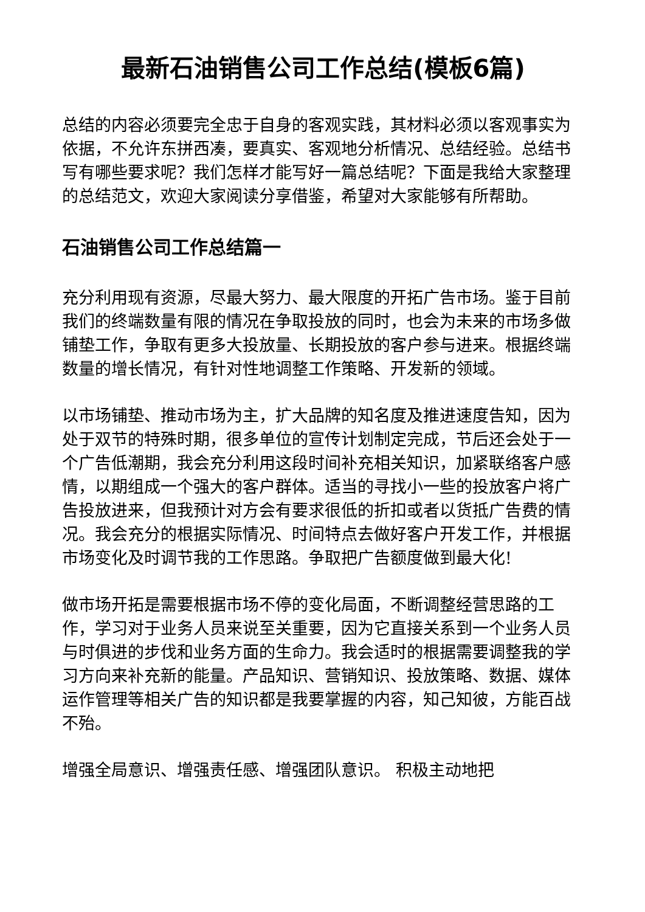最新石油销售公司工作总结(模板6篇)
总结的内容必须要完全忠于自身的客观实践，其材料必须以客观事实为依据，不允许东拼西凑，要真实、客观地分析情况、总结经验。总结书写有哪些要求呢？我们怎样才能写好一篇总结呢？下面是我给大家整理的总结范文，欢迎大家阅读分享借鉴，希望对大家能够有所帮助。
石油销售公司工作总结篇一
充分利用现有资源，尽最大努力、最大限度的开拓广告市场。鉴于目前我们的终端数量有限的情况在争取投放的同时，也会为未来的市场多做铺垫工作，争取有更多大投放量、长期投放的客户参与进来。根据终端数量的增长情况，有针对性地调整工作策略、开发新的领域。
以市场铺垫、推动市场为主，扩大品牌的知名度及推进速度告知，因为处于双节的特殊时期，很多单位的宣传计划制定完成，节后还会处于一个广告低潮期，我会充分利用这段时间补充相关知识，加紧联络客户感情，以期组成一个强大的客户群体。适当的寻找小一些的投放客户将广告投放进来，但我预计对方会有要求很低的折扣或者以货抵广告费的情况。我会充分的根据实际情况、时间特点去做好客户开发工作，并根据市场变化及时调节我的工作思路。争取把广告额度做到最大化!
做市场开拓是需要根据市场不停的变化局面，不断调整经营思路的工作，学习对于业务人员来说至关重要，因为它直接关系到一个业务人员与时俱进的步伐和业务方面的生命力。我会适时的根据需要调整我的学习方向来补充新的能量。产品知识、营销知识、投放策略、数据、媒体运作管理等相关广告的知识都是我要掌握的内容，知己知彼，方能百战不殆。
增强全局意识、增强责任感、增强团队意识。 积极主动地把